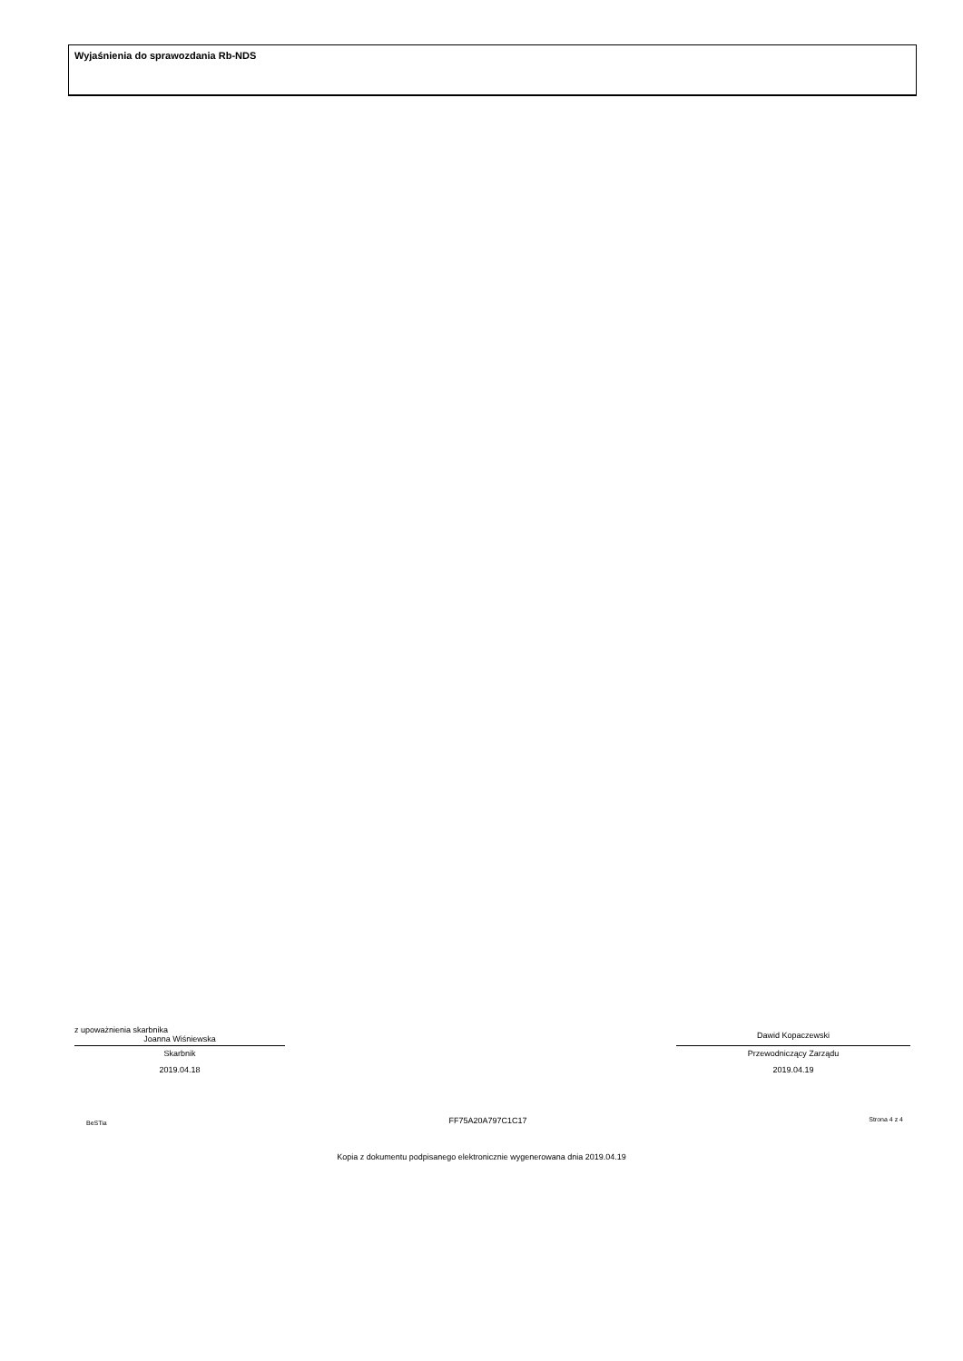Wyjaśnienia do sprawozdania Rb-NDS
z upoważnienia skarbnika
Joanna Wiśniewska
Skarbnik
2019.04.18
Dawid Kopaczewski
Przewodniczący Zarządu
2019.04.19
BeSTia FF75A20A797C1C17 Strona 4 z 4
Kopia z dokumentu podpisanego elektronicznie wygenerowana dnia 2019.04.19